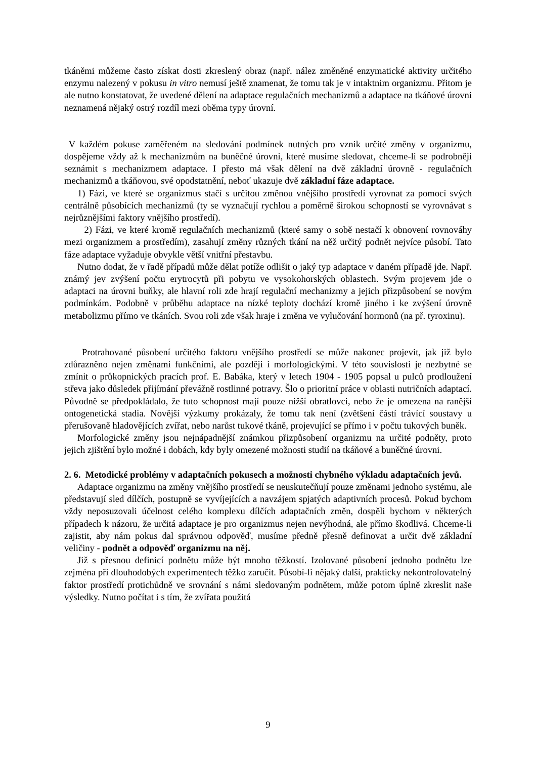tkáněmi můžeme často získat dosti zkreslený obraz (např. nález změněné enzymatické aktivity určitého enzymu nalezený v pokusu in vitro nemusí ještě znamenat, že tomu tak je v intaktnim organizmu. Přitom je ale nutno konstatovat, že uvedené dělení na adaptace regulačních mechanizmů a adaptace na tkáňové úrovni neznamená nějaký ostrý rozdíl mezi oběma typy úrovní.
V každém pokuse zaměřeném na sledování podmínek nutných pro vznik určité změny v organizmu, dospějeme vždy až k mechanizmům na buněčné úrovni, které musíme sledovat, chceme-li se podrobněji seznámit s mechanizmem adaptace. I přesto má však dělení na dvě základní úrovně - regulačních mechanizmů a tkáňovou, své opodstatnění, neboť ukazuje dvě základní fáze adaptace.
1) Fázi, ve které se organizmus stačí s určitou změnou vnějšího prostředí vyrovnat za pomocí svých centrálně působících mechanizmů (ty se vyznačují rychlou a poměrně širokou schopností se vyrovnávat s nejrůznějšími faktory vnějšího prostředí).
2) Fázi, ve které kromě regulačních mechanizmů (které samy o sobě nestačí k obnovení rovnováhy mezi organizmem a prostředím), zasahují změny různých tkání na něž určitý podnět nejvíce působí. Tato fáze adaptace vyžaduje obvykle větší vnitřní přestavbu.
Nutno dodat, že v řadě případů může dělat potíže odlišit o jaký typ adaptace v daném případě jde. Např. známý jev zvýšení počtu erytrocytů při pobytu ve vysokohorských oblastech. Svým projevem jde o adaptaci na úrovni buňky, ale hlavní roli zde hrají regulační mechanizmy a jejich přizpůsobení se novým podmínkám. Podobně v průběhu adaptace na nízké teploty dochází kromě jiného i ke zvýšení úrovně metabolizmu přímo ve tkáních. Svou roli zde však hraje i změna ve vylučování hormonů (na př. tyroxinu).
Protrahované působení určitého faktoru vnějšího prostředí se může nakonec projevit, jak již bylo zdůrazněno nejen změnami funkčními, ale později i morfologickými. V této souvislosti je nezbytné se zmínit o průkopnických pracích prof. E. Babáka, který v letech 1904 - 1905 popsal u pulců prodloužení střeva jako důsledek přijímání převážně rostlinné potravy. Šlo o prioritní práce v oblasti nutričních adaptací. Původně se předpokládalo, že tuto schopnost mají pouze nižší obratlovci, nebo že je omezena na ranější ontogenetická stadia. Novější výzkumy prokázaly, že tomu tak není (zvětšení částí trávící soustavy u přerušovaně hladovějících zvířat, nebo narůst tukové tkáně, projevující se přímo i v počtu tukových buněk.
Morfologické změny jsou nejnápadnější známkou přizpůsobení organizmu na určité podněty, proto jejich zjištění bylo možné i dobách, kdy byly omezené možnosti studií na tkáňové a buněčné úrovni.
2. 6. Metodické problémy v adaptačních pokusech a možnosti chybného výkladu adaptačních jevů.
Adaptace organizmu na změny vnějšího prostředí se neuskutečňují pouze změnami jednoho systému, ale představují sled dílčích, postupně se vyvíjejících a navzájem spjatých adaptivních procesů. Pokud bychom vždy neposuzovali účelnost celého komplexu dílčích adaptačních změn, dospěli bychom v některých případech k názoru, že určitá adaptace je pro organizmus nejen nevýhodná, ale přímo škodlivá. Chceme-li zajistit, aby nám pokus dal správnou odpověď, musíme předně přesně definovat a určit dvě základní veličiny - podnět a odpověď organizmu na něj.
Již s přesnou definicí podnětu může být mnoho těžkostí. Izolované působení jednoho podnětu lze zejména při dlouhodobých experimentech těžko zaručit. Působí-li nějaký další, prakticky nekontrolovatelný faktor prostředí protichůdně ve srovnání s námi sledovaným podnětem, může potom úplně zkreslit naše výsledky. Nutno počítat i s tím, že zvířata použitá
9